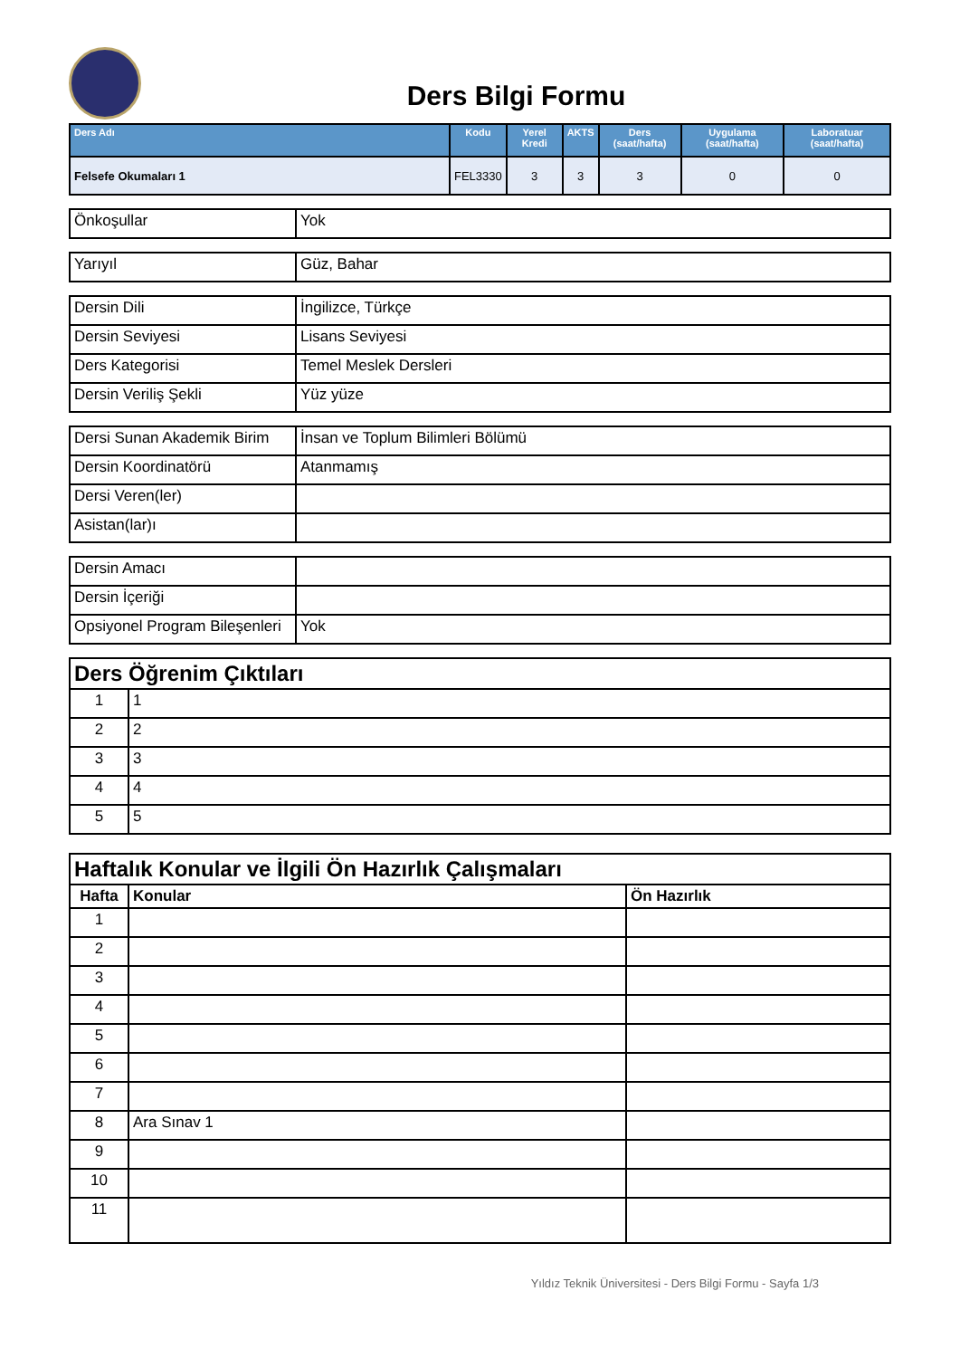Ders Bilgi Formu
| Ders Adı | Kodu | Yerel Kredi | AKTS | Ders (saat/hafta) | Uygulama (saat/hafta) | Laboratuar (saat/hafta) |
| --- | --- | --- | --- | --- | --- | --- |
| Felsefe Okumaları 1 | FEL3330 | 3 | 3 | 3 | 0 | 0 |
| Önkoşullar | Yok |
| Yarıyıl | Güz, Bahar |
| Dersin Dili | İngilizce, Türkçe |
| Dersin Seviyesi | Lisans Seviyesi |
| Ders Kategorisi | Temel Meslek Dersleri |
| Dersin Veriliş Şekli | Yüz yüze |
| Dersi Sunan Akademik Birim | İnsan ve Toplum Bilimleri Bölümü |
| Dersin Koordinatörü | Atanmamış |
| Dersi Veren(ler) | |
| Asistan(lar)ı | |
| Dersin Amacı | |
| Dersin İçeriği | |
| Opsiyonel Program Bileşenleri | Yok |
| Ders Öğrenim Çıktıları | |
| 1 | 1 |
| 2 | 2 |
| 3 | 3 |
| 4 | 4 |
| 5 | 5 |
| Haftalık Konular ve İlgili Ön Hazırlık Çalışmaları | | |
| Hafta | Konular | Ön Hazırlık |
| 1 | | |
| 2 | | |
| 3 | | |
| 4 | | |
| 5 | | |
| 6 | | |
| 7 | | |
| 8 | Ara Sınav 1 | |
| 9 | | |
| 10 | | |
| 11 | | |
Yıldız Teknik Üniversitesi - Ders Bilgi Formu - Sayfa 1/3